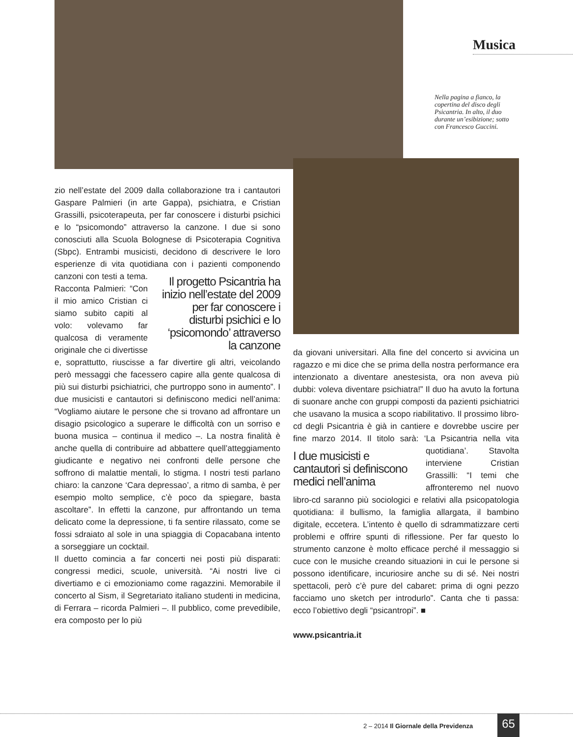Musica
Nella pagina a fianco, la copertina del disco degli Psicantria. In alto, il duo durante un’esibizione; sotto con Francesco Guccini.
zio nell’estate del 2009 dalla collaborazione tra i cantautori Gaspare Palmieri (in arte Gappa), psichiatra, e Cristian Grassilli, psicoterapeuta, per far conoscere i disturbi psichici e lo “psicomondo” attraverso la canzone. I due si sono conosciuti alla Scuola Bolognese di Psicoterapia Cognitiva (Sbpc). Entrambi musicisti, decidono di descrivere le loro esperienze di vita quotidiana con i pazienti componendo canzoni
Il progetto Psicantria ha inizio nell’estate del 2009 per far conoscere i disturbi psichici e lo ‘psicomondo’ attraverso la canzone
con testi a tema. Racconta Palmieri: “Con il mio amico Cristian ci siamo subito capiti al volo: volevamo far qualcosa di veramente originale che ci divertisse e, soprattutto, riuscisse a far divertire gli altri, veicolando però messaggi che facessero capire alla gente qualcosa di più sui disturbi psichiatrici, che purtroppo sono in aumento”. I due musicisti e cantautori si definiscono medici nell’anima: “Vogliamo aiutare le persone che si trovano ad affrontare un disagio psicologico a superare le difficoltà con un sorriso e buona musica – continua il medico –. La nostra finalità è anche quella di contribuire ad abbattere quell’atteggiamento giudicante e negativo nei confronti delle persone che soffrono di malattie mentali, lo stigma. I nostri testi parlano chiaro: la canzone ‘Cara depressao’, a ritmo di samba, è per esempio molto semplice, c’è poco da spiegare, basta ascoltare”. In effetti la canzone, pur affrontando un tema delicato come la depressione, ti fa sentire rilassato, come se fossi sdraiato al sole in una spiaggia di Copacabana intento a sorseggiare un cocktail.
Il duetto comincia a far concerti nei posti più disparati: congressi medici, scuole, università. “Ai nostri live ci divertiamo e ci emozioniamo come ragazzini. Memorabile il concerto al Sism, il Segretariato italiano studenti in medicina, di Ferrara – ricorda Palmieri –. Il pubblico, come prevedibile, era composto per lo più
da giovani universitari. Alla fine del concerto si avvicina un ragazzo e mi dice che se prima della nostra performance era intenzionato a diventare anestesista, ora non aveva più dubbi: voleva diventare psichiatra!” Il duo ha avuto la fortuna di suonare anche con gruppi composti da pazienti psichiatrici che usavano la musica a scopo riabilitativo. Il prossimo libro-cd degli Psicantria è già in cantiere e dovrebbe uscire per fine marzo 2014. Il titolo sarà: ‘La Psicantria nella
I due musicisti e cantautori si definiscono medici nell’anima
vita quotidiana’. Stavolta interviene Cristian Grassilli: “I temi che affronteremo nel nuovo libro-cd saranno più sociologici e relativi alla psicopatologia quotidiana: il bullismo, la famiglia allargata, il bambino digitale, eccetera. L’intento è quello di sdrammatizzare certi problemi e offrire spunti di riflessione. Per far questo lo strumento canzone è molto efficace perché il messaggio si cuce con le musiche creando situazioni in cui le persone si possono identificare, incuriosire anche su di sé. Nei nostri spettacoli, però c’è pure del cabaret: prima di ogni pezzo facciamo uno sketch per introdurlo”. Canta che ti passa: ecco l’obiettivo degli “psicantropi”. ■
www.psicantria.it
2 – 2014 Il Giornale della Previdenza
65